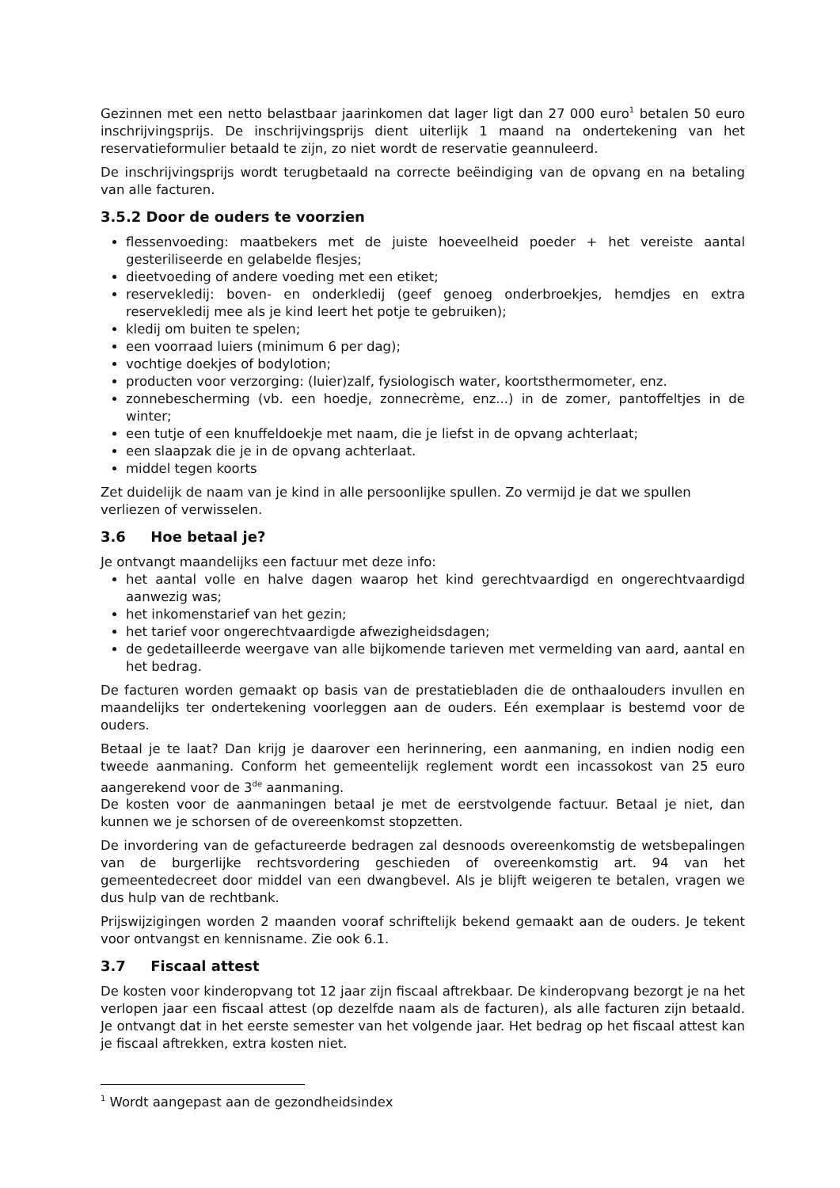Gezinnen met een netto belastbaar jaarinkomen dat lager ligt dan 27 000 euro<sup>1</sup> betalen 50 euro inschrijvingsprijs. De inschrijvingsprijs dient uiterlijk 1 maand na ondertekening van het reservatieformulier betaald te zijn, zo niet wordt de reservatie geannuleerd.
De inschrijvingsprijs wordt terugbetaald na correcte beëindiging van de opvang en na betaling van alle facturen.
3.5.2 Door de ouders te voorzien
flessenvoeding: maatbekers met de juiste hoeveelheid poeder + het vereiste aantal gesteriliseerde en gelabelde flesjes;
dieetvoeding of andere voeding met een etiket;
reservekledij: boven- en onderkledij (geef genoeg onderbroekjes, hemdjes en extra reservekledij mee als je kind leert het potje te gebruiken);
kledij om buiten te spelen;
een voorraad luiers (minimum 6 per dag);
vochtige doekjes of bodylotion;
producten voor verzorging: (luier)zalf, fysiologisch water, koortsthermometer, enz.
zonnebescherming (vb. een hoedje, zonnecrème, enz...) in de zomer, pantoffeltjes in de winter;
een tutje of een knuffeldoekje met naam, die je liefst in de opvang achterlaat;
een slaapzak die je in de opvang achterlaat.
middel tegen koorts
Zet duidelijk de naam van je kind in alle persoonlijke spullen. Zo vermijd je dat we spullen verliezen of verwisselen.
3.6 Hoe betaal je?
Je ontvangt maandelijks een factuur met deze info:
het aantal volle en halve dagen waarop het kind gerechtvaardigd en ongerechtvaardigd aanwezig was;
het inkomenstarief van het gezin;
het tarief voor ongerechtvaardigde afwezigheidsdagen;
de gedetailleerde weergave van alle bijkomende tarieven met vermelding van aard, aantal en het bedrag.
De facturen worden gemaakt op basis van de prestatiebladen die de onthaalouders invullen en maandelijks ter ondertekening voorleggen aan de ouders. Eén exemplaar is bestemd voor de ouders.
Betaal je te laat? Dan krijg je daarover een herinnering, een aanmaning, en indien nodig een tweede aanmaning. Conform het gemeentelijk reglement wordt een incassokost van 25 euro aangerekend voor de 3<sup>de</sup> aanmaning.
De kosten voor de aanmaningen betaal je met de eerstvolgende factuur. Betaal je niet, dan kunnen we je schorsen of de overeenkomst stopzetten.
De invordering van de gefactureerde bedragen zal desnoods overeenkomstig de wetsbepalingen van de burgerlijke rechtsvordering geschieden of overeenkomstig art. 94 van het gemeentedecreet door middel van een dwangbevel. Als je blijft weigeren te betalen, vragen we dus hulp van de rechtbank.
Prijswijzigingen worden 2 maanden vooraf schriftelijk bekend gemaakt aan de ouders. Je tekent voor ontvangst en kennisname. Zie ook 6.1.
3.7 Fiscaal attest
De kosten voor kinderopvang tot 12 jaar zijn fiscaal aftrekbaar. De kinderopvang bezorgt je na het verlopen jaar een fiscaal attest (op dezelfde naam als de facturen), als alle facturen zijn betaald. Je ontvangt dat in het eerste semester van het volgende jaar. Het bedrag op het fiscaal attest kan je fiscaal aftrekken, extra kosten niet.
<sup>1</sup> Wordt aangepast aan de gezondheidsindex